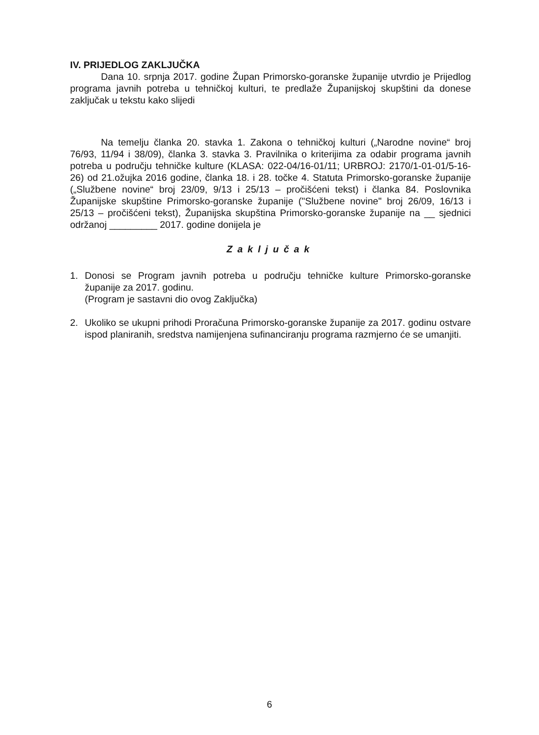IV. PRIJEDLOG ZAKLJUČKA
Dana 10. srpnja 2017. godine Župan Primorsko-goranske županije utvrdio je Prijedlog programa javnih potreba u tehničkoj kulturi, te predlaže Županijskoj skupštini da donese zaključak u tekstu kako slijedi
Na temelju članka 20. stavka 1. Zakona o tehničkoj kulturi („Narodne novine“ broj 76/93, 11/94 i 38/09), članka 3. stavka 3. Pravilnika o kriterijima za odabir programa javnih potreba u području tehničke kulture (KLASA: 022-04/16-01/11; URBROJ: 2170/1-01-01/5-16-26) od 21.ožujka 2016 godine, članka 18. i 28. točke 4. Statuta Primorsko-goranske županije („Službene novine“ broj 23/09, 9/13 i 25/13 – pročišćeni tekst) i članka 84. Poslovnika Županijske skupštine Primorsko-goranske županije ("Službene novine" broj 26/09, 16/13 i 25/13 – pročišćeni tekst), Županijska skupština Primorsko-goranske županije na __ sjednici održanoj _________ 2017. godine donijela je
Zaključak
1. Donosi se Program javnih potreba u području tehničke kulture Primorsko-goranske županije za 2017. godinu.
(Program je sastavni dio ovog Zaključka)
2. Ukoliko se ukupni prihodi Proračuna Primorsko-goranske županije za 2017. godinu ostvare ispod planiranih, sredstva namijenjena sufinanciranju programa razmjerno će se umanjiti.
6